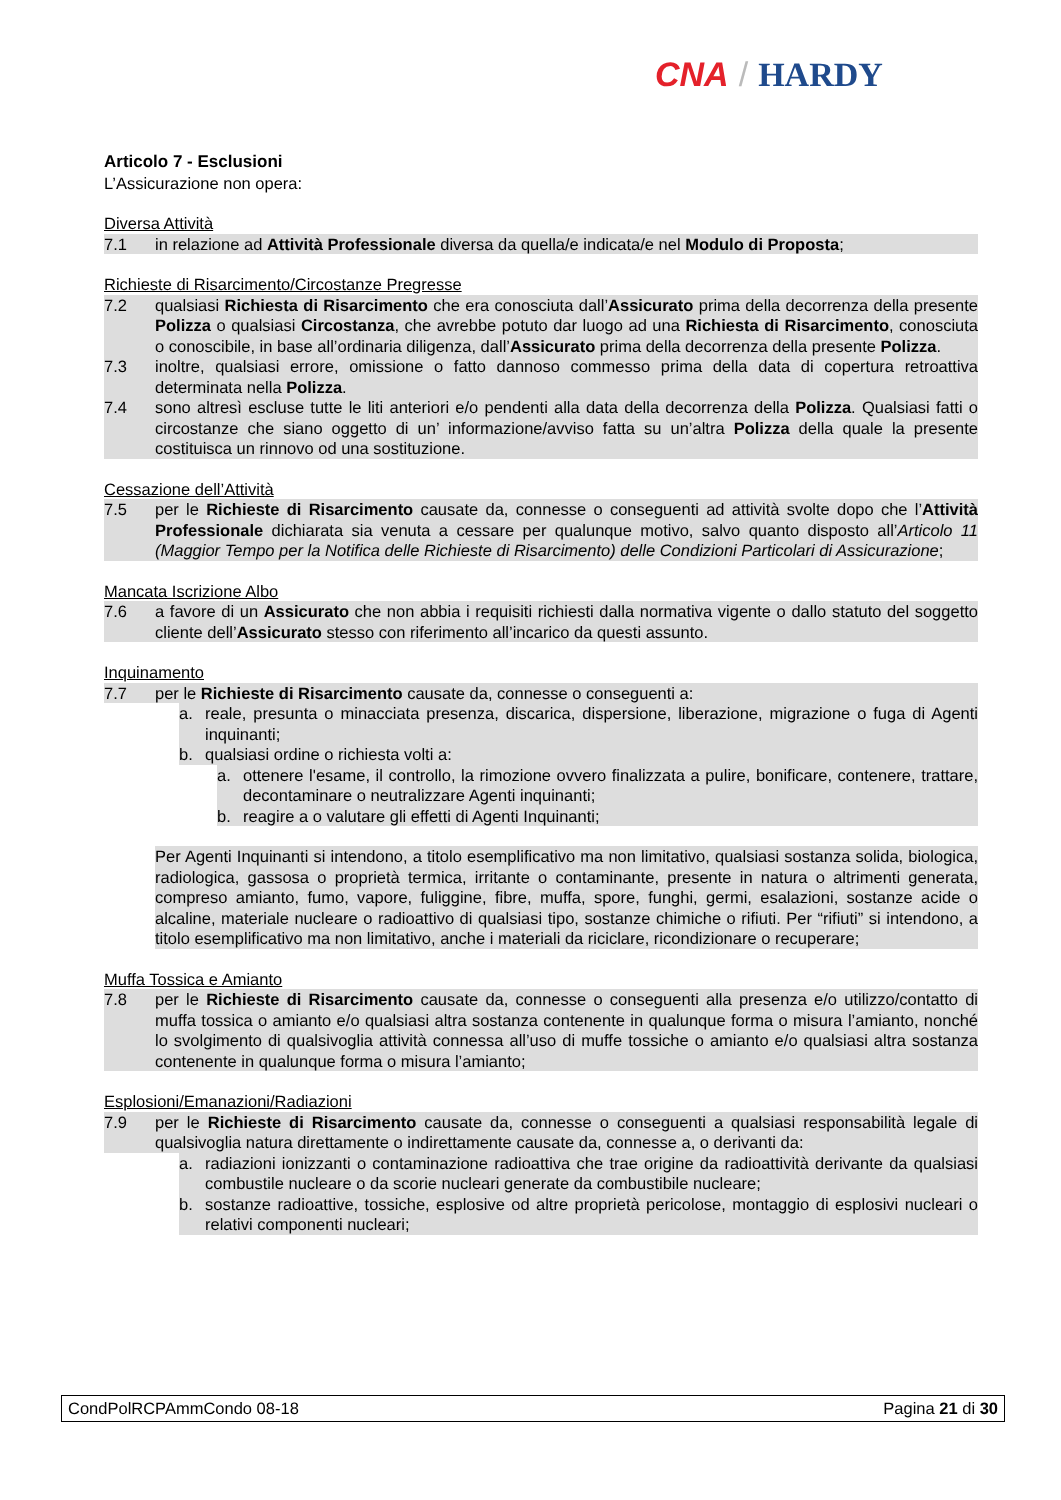CNA / HARDY
Articolo 7 - Esclusioni
L’Assicurazione non opera:
Diversa Attività
7.1 in relazione ad Attività Professionale diversa da quella/e indicata/e nel Modulo di Proposta;
Richieste di Risarcimento/Circostanze Pregresse
7.2 qualsiasi Richiesta di Risarcimento che era conosciuta dall’Assicurato prima della decorrenza della presente Polizza o qualsiasi Circostanza, che avrebbe potuto dar luogo ad una Richiesta di Risarcimento, conosciuta o conoscibile, in base all’ordinaria diligenza, dall’Assicurato prima della decorrenza della presente Polizza.
7.3 inoltre, qualsiasi errore, omissione o fatto dannoso commesso prima della data di copertura retroattiva determinata nella Polizza.
7.4 sono altresì escluse tutte le liti anteriori e/o pendenti alla data della decorrenza della Polizza. Qualsiasi fatti o circostanze che siano oggetto di un’ informazione/avviso fatta su un’altra Polizza della quale la presente costituisca un rinnovo od una sostituzione.
Cessazione dell’Attività
7.5 per le Richieste di Risarcimento causate da, connesse o conseguenti ad attività svolte dopo che l’Attività Professionale dichiarata sia venuta a cessare per qualunque motivo, salvo quanto disposto all’Articolo 11 (Maggior Tempo per la Notifica delle Richieste di Risarcimento) delle Condizioni Particolari di Assicurazione;
Mancata Iscrizione Albo
7.6 a favore di un Assicurato che non abbia i requisiti richiesti dalla normativa vigente o dallo statuto del soggetto cliente dell’Assicurato stesso con riferimento all’incarico da questi assunto.
Inquinamento
7.7 per le Richieste di Risarcimento causate da, connesse o conseguenti a:
a. reale, presunta o minacciata presenza, discarica, dispersione, liberazione, migrazione o fuga di Agenti inquinanti;
b. qualsiasi ordine o richiesta volti a:
a. ottenere l'esame, il controllo, la rimozione ovvero finalizzata a pulire, bonificare, contenere, trattare, decontaminare o neutralizzare Agenti inquinanti;
b. reagire a o valutare gli effetti di Agenti Inquinanti;
Per Agenti Inquinanti si intendono, a titolo esemplificativo ma non limitativo, qualsiasi sostanza solida, biologica, radiologica, gassosa o proprietà termica, irritante o contaminante, presente in natura o altrimenti generata, compreso amianto, fumo, vapore, fuliggine, fibre, muffa, spore, funghi, germi, esalazioni, sostanze acide o alcaline, materiale nucleare o radioattivo di qualsiasi tipo, sostanze chimiche o rifiuti. Per “rifiuti” si intendono, a titolo esemplificativo ma non limitativo, anche i materiali da riciclare, ricondizionare o recuperare;
Muffa Tossica e Amianto
7.8 per le Richieste di Risarcimento causate da, connesse o conseguenti alla presenza e/o utilizzo/contatto di muffa tossica o amianto e/o qualsiasi altra sostanza contenente in qualunque forma o misura l’amianto, nonché lo svolgimento di qualsivoglia attività connessa all’uso di muffe tossiche o amianto e/o qualsiasi altra sostanza contenente in qualunque forma o misura l’amianto;
Esplosioni/Emanazioni/Radiazioni
7.9 per le Richieste di Risarcimento causate da, connesse o conseguenti a qualsiasi responsabilità legale di qualsivoglia natura direttamente o indirettamente causate da, connesse a, o derivanti da:
a. radiazioni ionizzanti o contaminazione radioattiva che trae origine da radioattività derivante da qualsiasi combustile nucleare o da scorie nucleari generate da combustibile nucleare;
b. sostanze radioattive, tossiche, esplosive od altre proprietà pericolose, montaggio di esplosivi nucleari o relativi componenti nucleari;
CondPolRCPAmmCondo 08-18 Pagina 21 di 30